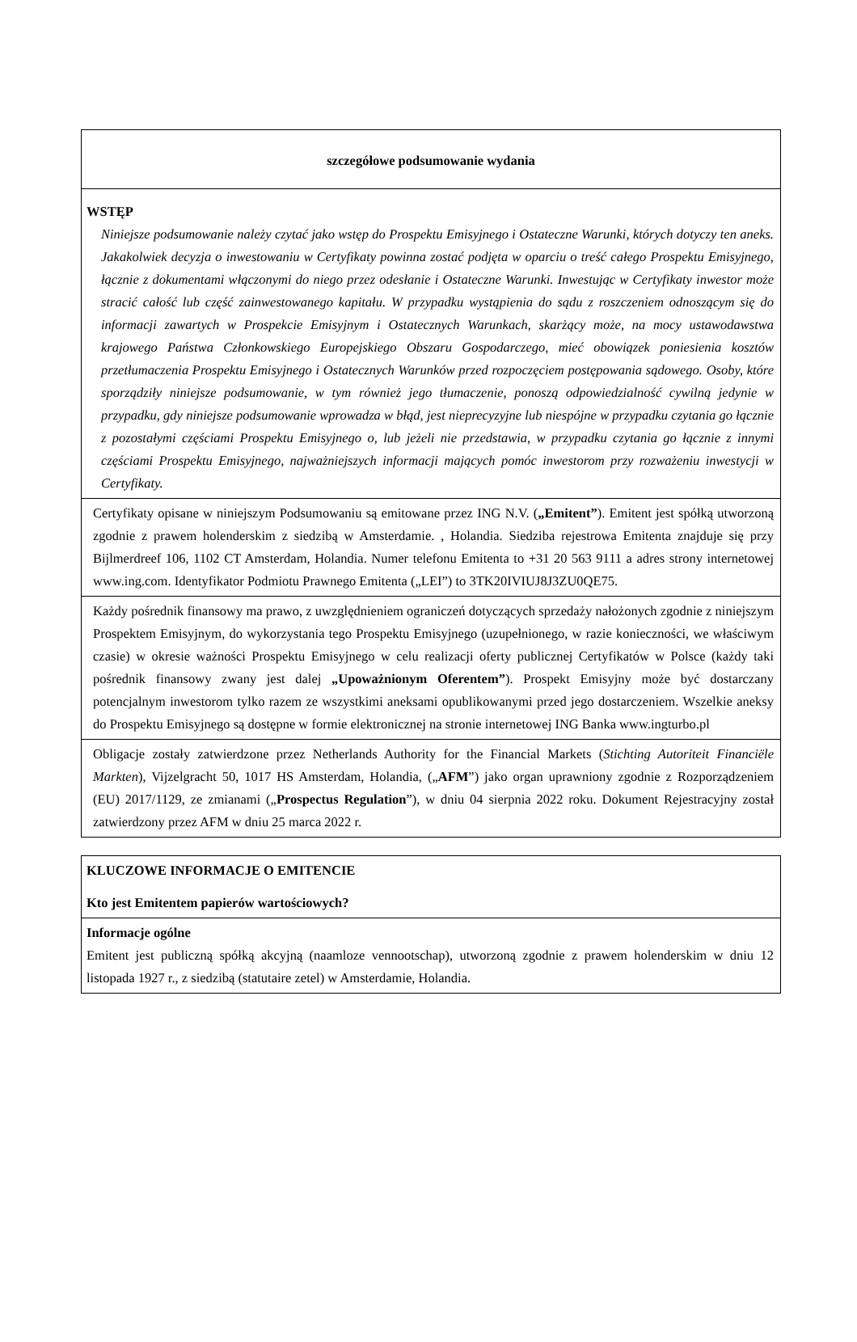| szczegółowe podsumowanie wydania |
| WSTĘP Niniejsze podsumowanie należy czytać jako wstęp do Prospektu Emisyjnego i Ostateczne Warunki, których dotyczy ten aneks. Jakakolwiek decyzja o inwestowaniu w Certyfikaty powinna zostać podjęta w oparciu o treść całego Prospektu Emisyjnego, łącznie z dokumentami włączonymi do niego przez odesłanie i Ostateczne Warunki. Inwestując w Certyfikaty inwestor może stracić całość lub część zainwestowanego kapitału. W przypadku wystąpienia do sądu z roszczeniem odnoszącym się do informacji zawartych w Prospekcie Emisyjnym i Ostatecznych Warunkach, skarżący może, na mocy ustawodawstwa krajowego Państwa Członkowskiego Europejskiego Obszaru Gospodarczego, mieć obowiązek poniesienia kosztów przetłumaczenia Prospektu Emisyjnego i Ostatecznych Warunków przed rozpoczęciem postępowania sądowego. Osoby, które sporządziły niniejsze podsumowanie, w tym również jego tłumaczenie, ponoszą odpowiedzialność cywilną jedynie w przypadku, gdy niniejsze podsumowanie wprowadza w błąd, jest nieprecyzyjne lub niespójne w przypadku czytania go łącznie z pozostałymi częściami Prospektu Emisyjnego o, lub jeżeli nie przedstawia, w przypadku czytania go łącznie z innymi częściami Prospektu Emisyjnego, najważniejszych informacji mających pomóc inwestorom przy rozważeniu inwestycji w Certyfikaty. |
| Certyfikaty opisane w niniejszym Podsumowaniu są emitowane przez ING N.V. ( „Emitent” ). Emitent jest spółką utworzoną zgodnie z prawem holenderskim z siedzibą w Amsterdamie. , Holandia. Siedziba rejestrowa Emitenta znajduje się przy Bijlmerdreef 106, 1102 CT Amsterdam, Holandia. Numer telefonu Emitenta to +31 20 563 9111 a adres strony internetowej www.ing.com. Identyfikator Podmiotu Prawnego Emitenta („LEI”) to 3TK20IVIUJ8J3ZU0QE75. |
| Każdy pośrednik finansowy ma prawo, z uwzględnieniem ograniczeń dotyczących sprzedaży nałożonych zgodnie z niniejszym Prospektem Emisyjnym, do wykorzystania tego Prospektu Emisyjnego (uzupełnionego, w razie konieczności, we właściwym czasie) w okresie ważności Prospektu Emisyjnego w celu realizacji oferty publicznej Certyfikatów w Polsce (każdy taki pośrednik finansowy zwany jest dalej „Upoważnionym Oferentem” ). Prospekt Emisyjny może być dostarczany potencjalnym inwestorom tylko razem ze wszystkimi aneksami opublikowanymi przed jego dostarczeniem. Wszelkie aneksy do Prospektu Emisyjnego są dostępne w formie elektronicznej na stronie internetowej ING Banka www.ingturbo.pl |
| Obligacje zostały zatwierdzone przez Netherlands Authority for the Financial Markets ( Stichting Autoriteit Financiële Markten ), Vijzelgracht 50, 1017 HS Amsterdam, Holandia, („ AFM ”) jako organ uprawniony zgodnie z Rozporządzeniem (EU) 2017/1129, ze zmianami („ Prospectus Regulation ”), w dniu 04 sierpnia 2022 roku. Dokument Rejestracyjny został zatwierdzony przez AFM w dniu 25 marca 2022 r. |
| KLUCZOWE INFORMACJE O EMITENCIE Kto jest Emitentem papierów wartościowych? |
| Informacje ogólne Emitent jest publiczną spółką akcyjną (naamloze vennootschap), utworzoną zgodnie z prawem holenderskim w dniu 12 listopada 1927 r., z siedzibą (statutaire zetel) w Amsterdamie, Holandia. |